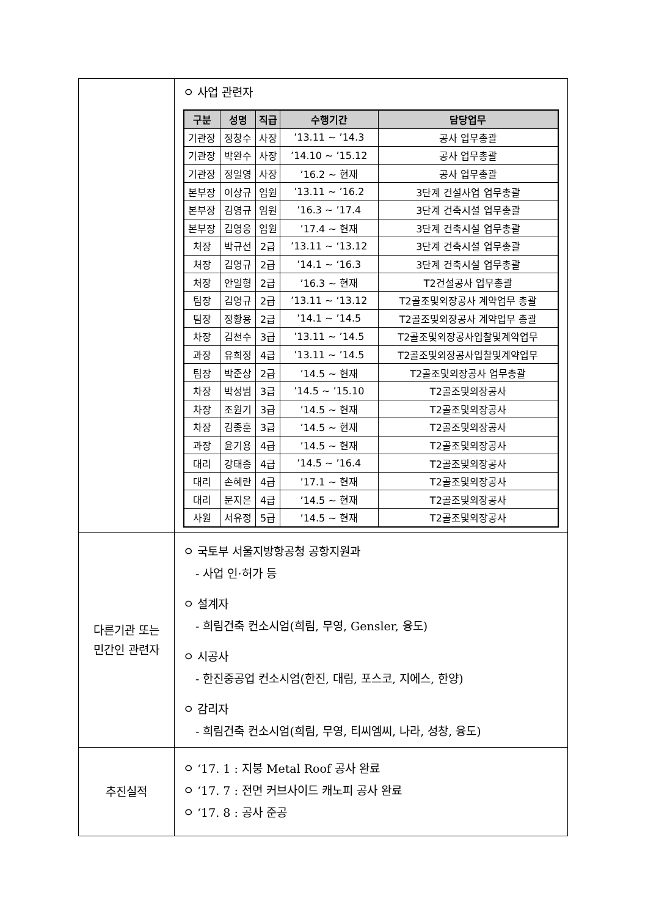| | ㅇ 사업 관련자 / 구분 / 성명 / 직급 / 수행기간 / 담당업무 / / --- / --- / --- / --- / --- / / 기관장 / 정창수 / 사장 / ’13.11 ~ ’14.3 / 공사 업무총괄 / / 기관장 / 박완수 / 사장 / ’14.10 ~ ’15.12 / 공사 업무총괄 / / 기관장 / 정일영 / 사장 / ’16.2 ~ 현재 / 공사 업무총괄 / / 본부장 / 이상규 / 임원 / ’13.11 ~ ’16.2 / 3단계 건설사업 업무총괄 / / 본부장 / 김영규 / 임원 / ’16.3 ~ ’17.4 / 3단계 건축시설 업무총괄 / / 본부장 / 김영웅 / 임원 / ’17.4 ~ 현재 / 3단계 건축시설 업무총괄 / / 처장 / 박규선 / 2급 / ’13.11 ~ ‘13.12 / 3단계 건축시설 업무총괄 / / 처장 / 김영규 / 2급 / ’14.1 ~ ‘16.3 / 3단계 건축시설 업무총괄 / / 처장 / 안일형 / 2급 / ’16.3 ~ 현재 / T2건설공사 업무총괄 / / 팀장 / 김영규 / 2급 / ’13.11 ~ ‘13.12 / T2골조및외장공사 계약업무 총괄 / / 팀장 / 정황용 / 2급 / ’14.1 ~ ’14.5 / T2골조및외장공사 계약업무 총괄 / / 차장 / 김천수 / 3급 / ’13.11 ~ ’14.5 / T2골조및외장공사입찰및계약업무 / / 과장 / 유희정 / 4급 / ’13.11 ~ ’14.5 / T2골조및외장공사입찰및계약업무 / / 팀장 / 박준상 / 2급 / ’14.5 ~ 현재 / T2골조및외장공사 업무총괄 / / 차장 / 박성범 / 3급 / ’14.5 ~ ’15.10 / T2골조및외장공사 / / 차장 / 조원기 / 3급 / ’14.5 ~ 현재 / T2골조및외장공사 / / 차장 / 김종훈 / 3급 / ’14.5 ~ 현재 / T2골조및외장공사 / / 과장 / 윤기용 / 4급 / ’14.5 ~ 현재 / T2골조및외장공사 / / 대리 / 강태종 / 4급 / ’14.5 ~ ’16.4 / T2골조및외장공사 / / 대리 / 손혜란 / 4급 / ’17.1 ~ 현재 / T2골조및외장공사 / / 대리 / 문지은 / 4급 / ’14.5 ~ 현재 / T2골조및외장공사 / / 사원 / 서유정 / 5급 / ’14.5 ~ 현재 / T2골조및외장공사 / |
| 다른기관 또는 민간인 관련자 | ㅇ 국토부 서울지방항공청 공항지원과 - 사업 인·허가 등 ㅇ 설계자 - 희림건축 컨소시엄(희림, 무영, Gensler, 융도) ㅇ 시공사 - 한진중공업 컨소시엄(한진, 대림, 포스코, 지에스, 한양) ㅇ 감리자 - 희림건축 컨소시엄(희림, 무영, 티씨엠씨, 나라, 성창, 융도) |
| 추진실적 | ㅇ ‘17. 1 : 지붕 Metal Roof 공사 완료 ㅇ ‘17. 7 : 전면 커브사이드 캐노피 공사 완료 ㅇ ‘17. 8 : 공사 준공 |